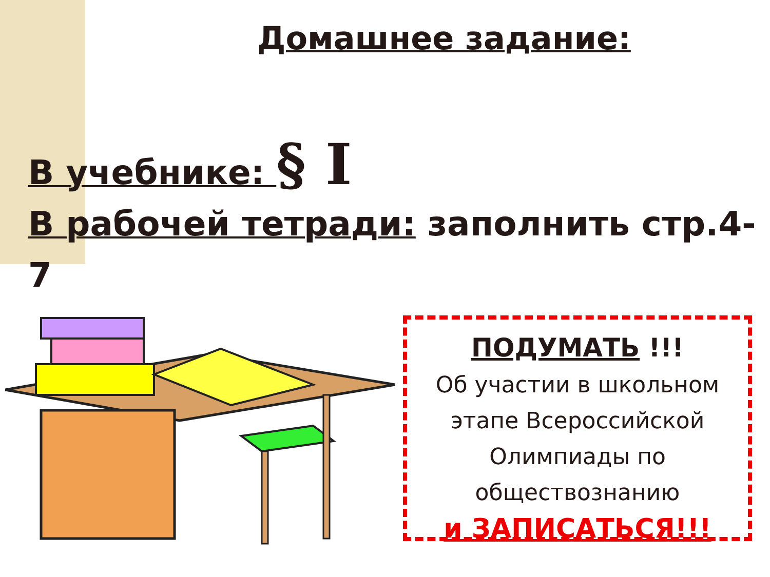Домашнее задание:
В учебнике: § I
В рабочей тетради: заполнить стр.4-7
ПОДУМАТЬ !!!
Об участии в школьном этапе Всероссийской Олимпиады по обществознанию
и ЗАПИСАТЬСЯ!!!